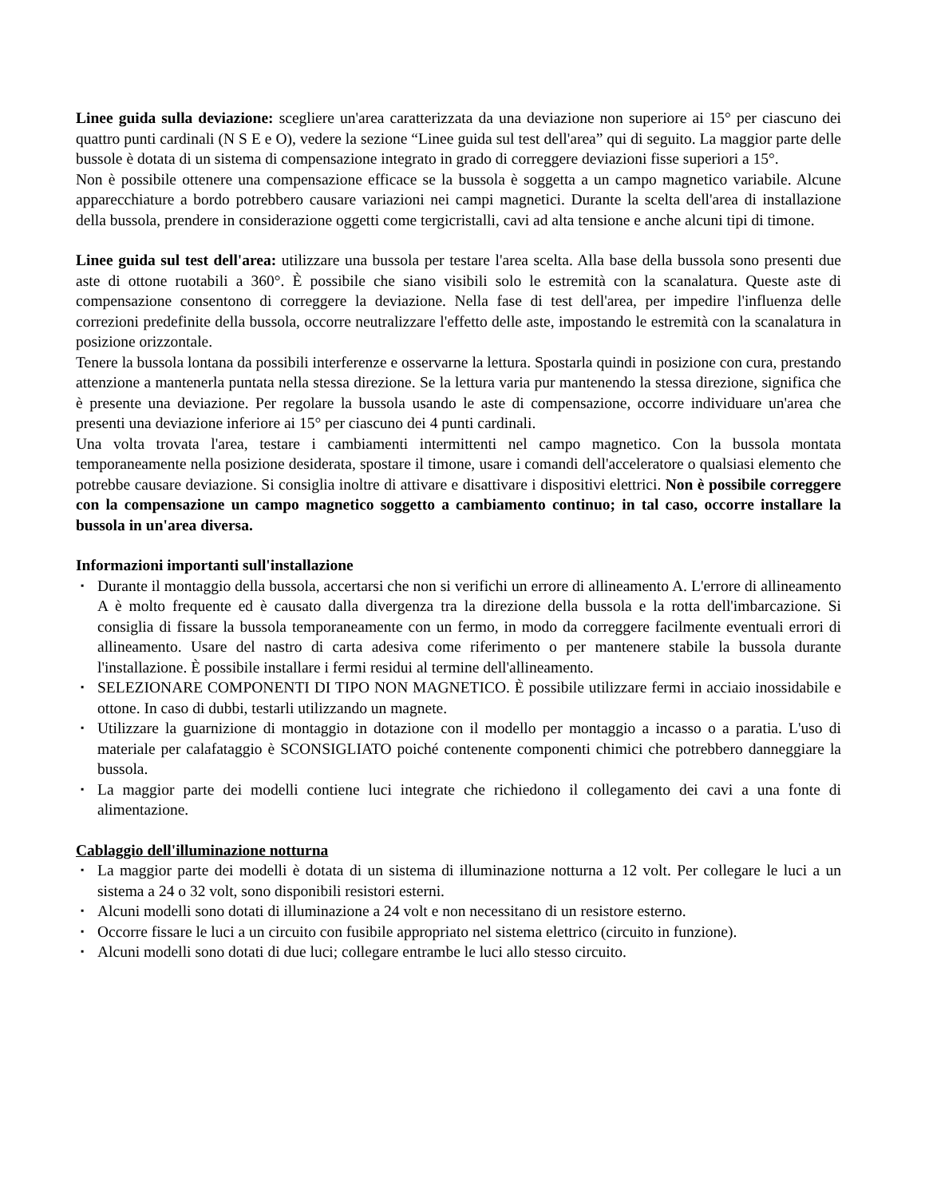Linee guida sulla deviazione: scegliere un'area caratterizzata da una deviazione non superiore ai 15° per ciascuno dei quattro punti cardinali (N S E e O), vedere la sezione “Linee guida sul test dell'area” qui di seguito. La maggior parte delle bussole è dotata di un sistema di compensazione integrato in grado di correggere deviazioni fisse superiori a 15°.
Non è possibile ottenere una compensazione efficace se la bussola è soggetta a un campo magnetico variabile. Alcune apparecchiature a bordo potrebbero causare variazioni nei campi magnetici. Durante la scelta dell'area di installazione della bussola, prendere in considerazione oggetti come tergicristalli, cavi ad alta tensione e anche alcuni tipi di timone.
Linee guida sul test dell'area: utilizzare una bussola per testare l'area scelta. Alla base della bussola sono presenti due aste di ottone ruotabili a 360°. È possibile che siano visibili solo le estremità con la scanalatura. Queste aste di compensazione consentono di correggere la deviazione. Nella fase di test dell'area, per impedire l'influenza delle correzioni predefinite della bussola, occorre neutralizzare l'effetto delle aste, impostando le estremità con la scanalatura in posizione orizzontale.
Tenere la bussola lontana da possibili interferenze e osservarne la lettura. Spostarla quindi in posizione con cura, prestando attenzione a mantenerla puntata nella stessa direzione. Se la lettura varia pur mantenendo la stessa direzione, significa che è presente una deviazione. Per regolare la bussola usando le aste di compensazione, occorre individuare un'area che presenti una deviazione inferiore ai 15° per ciascuno dei 4 punti cardinali.
Una volta trovata l'area, testare i cambiamenti intermittenti nel campo magnetico. Con la bussola montata temporaneamente nella posizione desiderata, spostare il timone, usare i comandi dell'acceleratore o qualsiasi elemento che potrebbe causare deviazione. Si consiglia inoltre di attivare e disattivare i dispositivi elettrici. Non è possibile correggere con la compensazione un campo magnetico soggetto a cambiamento continuo; in tal caso, occorre installare la bussola in un'area diversa.
Informazioni importanti sull'installazione
▪ Durante il montaggio della bussola, accertarsi che non si verifichi un errore di allineamento A. L'errore di allineamento A è molto frequente ed è causato dalla divergenza tra la direzione della bussola e la rotta dell'imbarcazione. Si consiglia di fissare la bussola temporaneamente con un fermo, in modo da correggere facilmente eventuali errori di allineamento. Usare del nastro di carta adesiva come riferimento o per mantenere stabile la bussola durante l'installazione. È possibile installare i fermi residui al termine dell'allineamento.
▪ SELEZIONARE COMPONENTI DI TIPO NON MAGNETICO. È possibile utilizzare fermi in acciaio inossidabile e ottone. In caso di dubbi, testarli utilizzando un magnete.
▪ Utilizzare la guarnizione di montaggio in dotazione con il modello per montaggio a incasso o a paratia. L'uso di materiale per calafataggio è SCONSIGLIATO poiché contenente componenti chimici che potrebbero danneggiare la bussola.
▪ La maggior parte dei modelli contiene luci integrate che richiedono il collegamento dei cavi a una fonte di alimentazione.
Cablaggio dell'illuminazione notturna
▪ La maggior parte dei modelli è dotata di un sistema di illuminazione notturna a 12 volt. Per collegare le luci a un sistema a 24 o 32 volt, sono disponibili resistori esterni.
▪ Alcuni modelli sono dotati di illuminazione a 24 volt e non necessitano di un resistore esterno.
▪ Occorre fissare le luci a un circuito con fusibile appropriato nel sistema elettrico (circuito in funzione).
▪ Alcuni modelli sono dotati di due luci; collegare entrambe le luci allo stesso circuito.